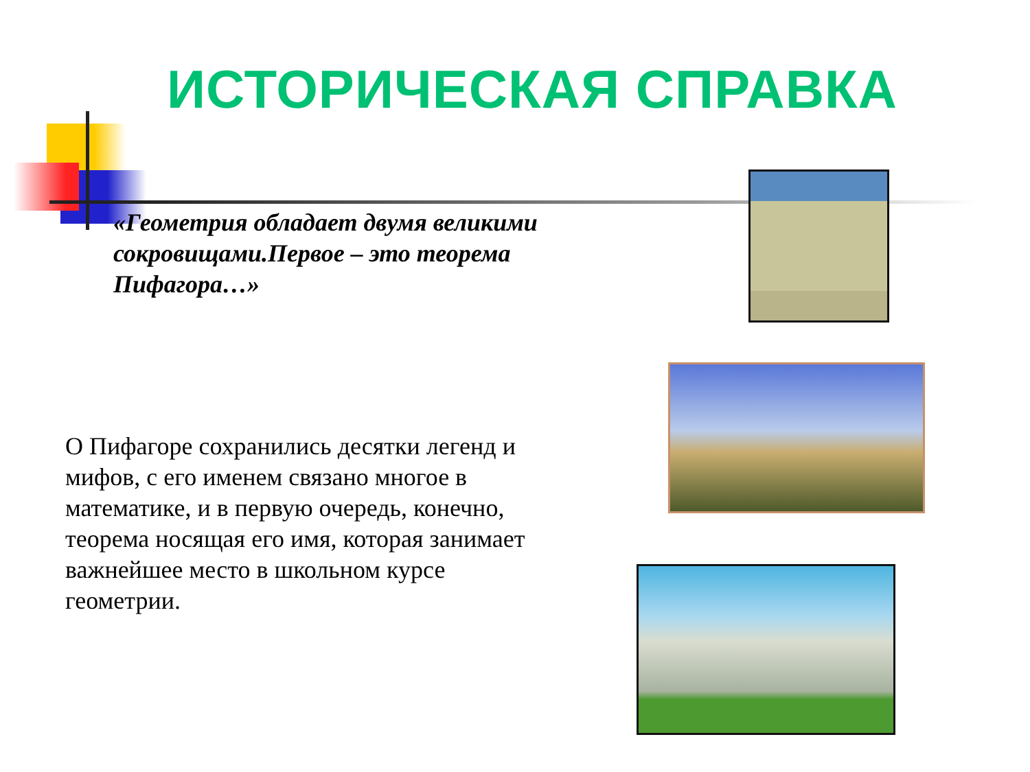ИСТОРИЧЕСКАЯ СПРАВКА
«Геометрия обладает двумя великими сокровищами.Первое – это теорема Пифагора…»
О Пифагоре сохранились десятки легенд и мифов, с его именем связано многое в математике, и в первую очередь, конечно, теорема носящая его имя, которая занимает важнейшее место в школьном курсе геометрии.